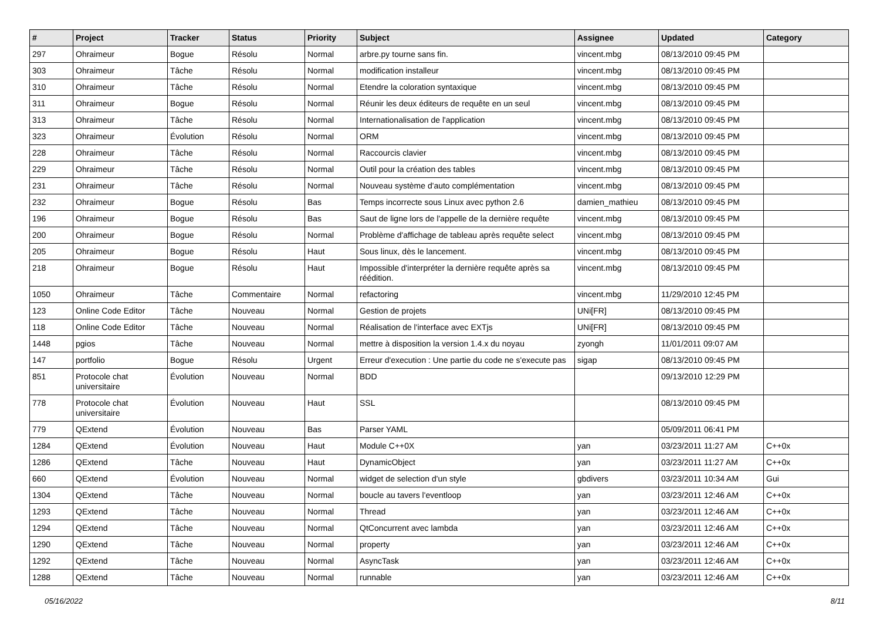| # | Project | Tracker | Status | Priority | Subject | Assignee | Updated | Category |
| --- | --- | --- | --- | --- | --- | --- | --- | --- |
| 297 | Ohraimeur | Bogue | Résolu | Normal | arbre.py tourne sans fin. | vincent.mbg | 08/13/2010 09:45 PM | |
| 303 | Ohraimeur | Tâche | Résolu | Normal | modification installeur | vincent.mbg | 08/13/2010 09:45 PM | |
| 310 | Ohraimeur | Tâche | Résolu | Normal | Etendre la coloration syntaxique | vincent.mbg | 08/13/2010 09:45 PM | |
| 311 | Ohraimeur | Bogue | Résolu | Normal | Réunir les deux éditeurs de requête en un seul | vincent.mbg | 08/13/2010 09:45 PM | |
| 313 | Ohraimeur | Tâche | Résolu | Normal | Internationalisation de l'application | vincent.mbg | 08/13/2010 09:45 PM | |
| 323 | Ohraimeur | Évolution | Résolu | Normal | ORM | vincent.mbg | 08/13/2010 09:45 PM | |
| 228 | Ohraimeur | Tâche | Résolu | Normal | Raccourcis clavier | vincent.mbg | 08/13/2010 09:45 PM | |
| 229 | Ohraimeur | Tâche | Résolu | Normal | Outil pour la création des tables | vincent.mbg | 08/13/2010 09:45 PM | |
| 231 | Ohraimeur | Tâche | Résolu | Normal | Nouveau système d'auto complémentation | vincent.mbg | 08/13/2010 09:45 PM | |
| 232 | Ohraimeur | Bogue | Résolu | Bas | Temps incorrecte sous Linux avec python 2.6 | damien_mathieu | 08/13/2010 09:45 PM | |
| 196 | Ohraimeur | Bogue | Résolu | Bas | Saut de ligne lors de l'appelle de la dernière requête | vincent.mbg | 08/13/2010 09:45 PM | |
| 200 | Ohraimeur | Bogue | Résolu | Normal | Problème d'affichage de tableau après requête select | vincent.mbg | 08/13/2010 09:45 PM | |
| 205 | Ohraimeur | Bogue | Résolu | Haut | Sous linux, dès le lancement. | vincent.mbg | 08/13/2010 09:45 PM | |
| 218 | Ohraimeur | Bogue | Résolu | Haut | Impossible d'interpréter la dernière requête après sa réédition. | vincent.mbg | 08/13/2010 09:45 PM | |
| 1050 | Ohraimeur | Tâche | Commentaire | Normal | refactoring | vincent.mbg | 11/29/2010 12:45 PM | |
| 123 | Online Code Editor | Tâche | Nouveau | Normal | Gestion de projets | UNi[FR] | 08/13/2010 09:45 PM | |
| 118 | Online Code Editor | Tâche | Nouveau | Normal | Réalisation de l'interface avec EXTjs | UNi[FR] | 08/13/2010 09:45 PM | |
| 1448 | pgios | Tâche | Nouveau | Normal | mettre à disposition la version 1.4.x du noyau | zyongh | 11/01/2011 09:07 AM | |
| 147 | portfolio | Bogue | Résolu | Urgent | Erreur d'execution : Une partie du code ne s'execute pas | sigap | 08/13/2010 09:45 PM | |
| 851 | Protocole chat universitaire | Évolution | Nouveau | Normal | BDD | | 09/13/2010 12:29 PM | |
| 778 | Protocole chat universitaire | Évolution | Nouveau | Haut | SSL | | 08/13/2010 09:45 PM | |
| 779 | QExtend | Évolution | Nouveau | Bas | Parser YAML | | 05/09/2011 06:41 PM | |
| 1284 | QExtend | Évolution | Nouveau | Haut | Module C++0X | yan | 03/23/2011 11:27 AM | C++0x |
| 1286 | QExtend | Tâche | Nouveau | Haut | DynamicObject | yan | 03/23/2011 11:27 AM | C++0x |
| 660 | QExtend | Évolution | Nouveau | Normal | widget de selection d'un style | gbdivers | 03/23/2011 10:34 AM | Gui |
| 1304 | QExtend | Tâche | Nouveau | Normal | boucle au tavers l'eventloop | yan | 03/23/2011 12:46 AM | C++0x |
| 1293 | QExtend | Tâche | Nouveau | Normal | Thread | yan | 03/23/2011 12:46 AM | C++0x |
| 1294 | QExtend | Tâche | Nouveau | Normal | QtConcurrent avec lambda | yan | 03/23/2011 12:46 AM | C++0x |
| 1290 | QExtend | Tâche | Nouveau | Normal | property | yan | 03/23/2011 12:46 AM | C++0x |
| 1292 | QExtend | Tâche | Nouveau | Normal | AsyncTask | yan | 03/23/2011 12:46 AM | C++0x |
| 1288 | QExtend | Tâche | Nouveau | Normal | runnable | yan | 03/23/2011 12:46 AM | C++0x |
05/16/2022 8/11